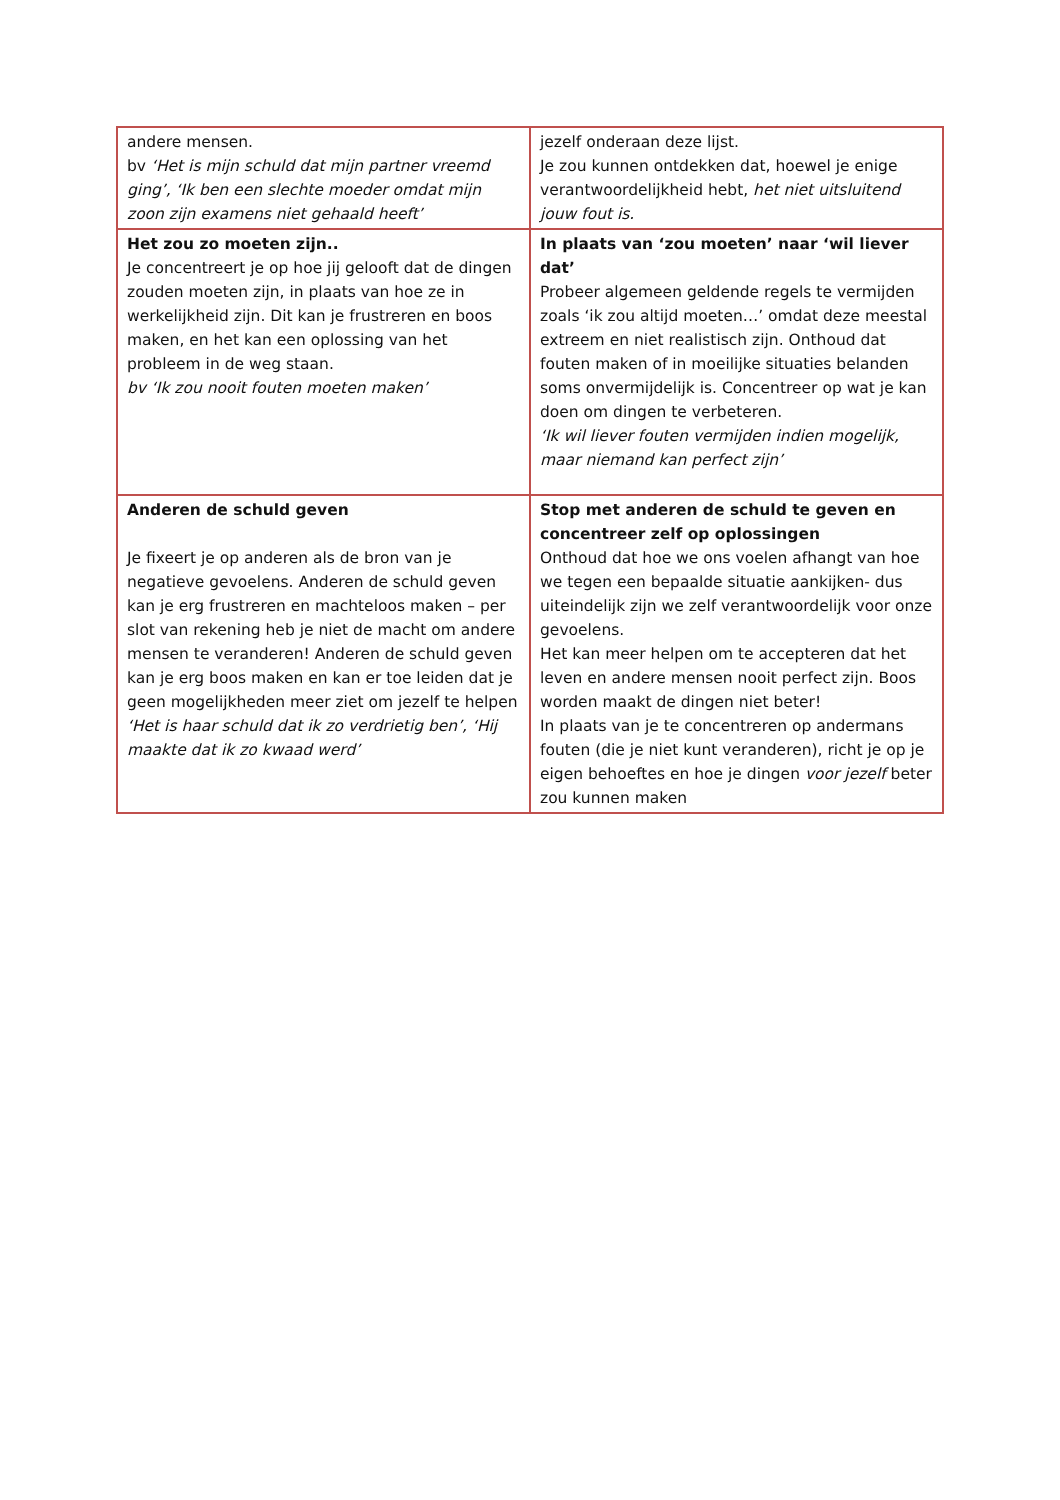| andere mensen. bv ‘Het is mijn schuld dat mijn partner vreemd ging’, ‘Ik ben een slechte moeder omdat mijn zoon zijn examens niet gehaald heeft’ | jezelf onderaan deze lijst. Je zou kunnen ontdekken dat, hoewel je enige verantwoordelijkheid hebt, het niet uitsluitend jouw fout is. |
| Het zou zo moeten zijn.. Je concentreert je op hoe jij gelooft dat de dingen zouden moeten zijn, in plaats van hoe ze in werkelijkheid zijn. Dit kan je frustreren en boos maken, en het kan een oplossing van het probleem in de weg staan. bv ‘Ik zou nooit fouten moeten maken’ | In plaats van ‘zou moeten’ naar ‘wil liever dat’ Probeer algemeen geldende regels te vermijden zoals ‘ik zou altijd moeten…’ omdat deze meestal extreem en niet realistisch zijn. Onthoud dat fouten maken of in moeilijke situaties belanden soms onvermijdelijk is. Concentreer op wat je kan doen om dingen te verbeteren. ‘Ik wil liever fouten vermijden indien mogelijk, maar niemand kan perfect zijn’ |
| Anderen de schuld geven Je fixeert je op anderen als de bron van je negatieve gevoelens. Anderen de schuld geven kan je erg frustreren en machteloos maken – per slot van rekening heb je niet de macht om andere mensen te veranderen! Anderen de schuld geven kan je erg boos maken en kan er toe leiden dat je geen mogelijkheden meer ziet om jezelf te helpen ‘Het is haar schuld dat ik zo verdrietig ben’, ‘Hij maakte dat ik zo kwaad werd’ | Stop met anderen de schuld te geven en concentreer zelf op oplossingen Onthoud dat hoe we ons voelen afhangt van hoe we tegen een bepaalde situatie aankijken- dus uiteindelijk zijn we zelf verantwoordelijk voor onze gevoelens. Het kan meer helpen om te accepteren dat het leven en andere mensen nooit perfect zijn. Boos worden maakt de dingen niet beter! In plaats van je te concentreren op andermans fouten (die je niet kunt veranderen), richt je op je eigen behoeftes en hoe je dingen voor jezelf beter zou kunnen maken |